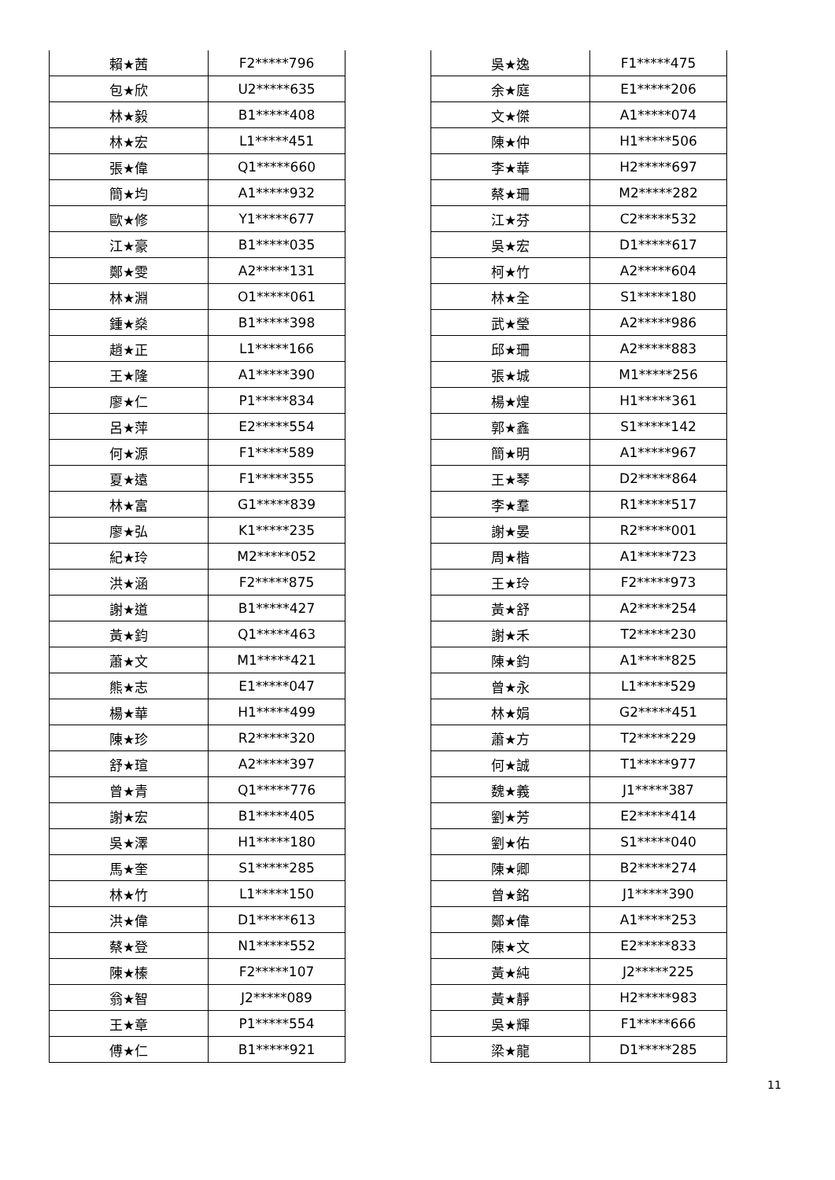| 賴★茜 | F2*****796 |
| 包★欣 | U2*****635 |
| 林★毅 | B1*****408 |
| 林★宏 | L1*****451 |
| 張★偉 | Q1*****660 |
| 簡★均 | A1*****932 |
| 歐★修 | Y1*****677 |
| 江★豪 | B1*****035 |
| 鄭★雯 | A2*****131 |
| 林★淵 | O1*****061 |
| 鍾★燊 | B1*****398 |
| 趙★正 | L1*****166 |
| 王★隆 | A1*****390 |
| 廖★仁 | P1*****834 |
| 呂★萍 | E2*****554 |
| 何★源 | F1*****589 |
| 夏★遠 | F1*****355 |
| 林★富 | G1*****839 |
| 廖★弘 | K1*****235 |
| 紀★玲 | M2*****052 |
| 洪★涵 | F2*****875 |
| 謝★道 | B1*****427 |
| 黃★鈞 | Q1*****463 |
| 蕭★文 | M1*****421 |
| 熊★志 | E1*****047 |
| 楊★華 | H1*****499 |
| 陳★珍 | R2*****320 |
| 舒★瑄 | A2*****397 |
| 曾★青 | Q1*****776 |
| 謝★宏 | B1*****405 |
| 吳★澤 | H1*****180 |
| 馬★奎 | S1*****285 |
| 林★竹 | L1*****150 |
| 洪★偉 | D1*****613 |
| 蔡★登 | N1*****552 |
| 陳★榛 | F2*****107 |
| 翁★智 | J2*****089 |
| 王★章 | P1*****554 |
| 傅★仁 | B1*****921 |
| 吳★逸 | F1*****475 |
| 余★庭 | E1*****206 |
| 文★傑 | A1*****074 |
| 陳★仲 | H1*****506 |
| 李★華 | H2*****697 |
| 蔡★珊 | M2*****282 |
| 江★芬 | C2*****532 |
| 吳★宏 | D1*****617 |
| 柯★竹 | A2*****604 |
| 林★全 | S1*****180 |
| 武★瑩 | A2*****986 |
| 邱★珊 | A2*****883 |
| 張★城 | M1*****256 |
| 楊★煌 | H1*****361 |
| 郭★鑫 | S1*****142 |
| 簡★明 | A1*****967 |
| 王★琴 | D2*****864 |
| 李★羣 | R1*****517 |
| 謝★晏 | R2*****001 |
| 周★楷 | A1*****723 |
| 王★玲 | F2*****973 |
| 黃★舒 | A2*****254 |
| 謝★禾 | T2*****230 |
| 陳★鈞 | A1*****825 |
| 曾★永 | L1*****529 |
| 林★娟 | G2*****451 |
| 蕭★方 | T2*****229 |
| 何★誠 | T1*****977 |
| 魏★義 | J1*****387 |
| 劉★芳 | E2*****414 |
| 劉★佑 | S1*****040 |
| 陳★卿 | B2*****274 |
| 曾★銘 | J1*****390 |
| 鄭★偉 | A1*****253 |
| 陳★文 | E2*****833 |
| 黃★純 | J2*****225 |
| 黃★靜 | H2*****983 |
| 吳★輝 | F1*****666 |
| 梁★龍 | D1*****285 |
11